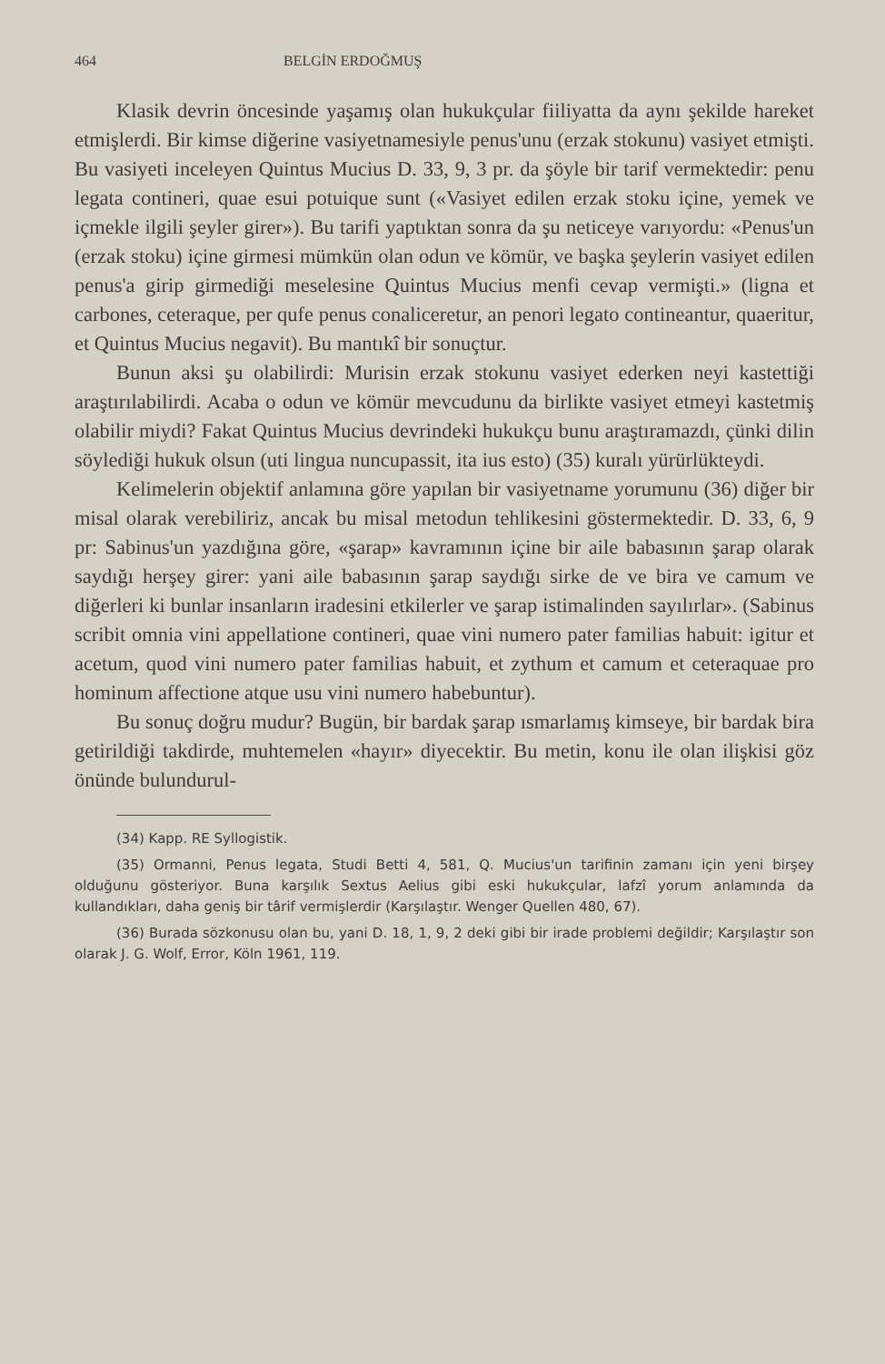464 BELGİN ERDOĞMUŞ
Klasik devrin öncesinde yaşamış olan hukukçular fiiliyatta da aynı şekilde hareket etmişlerdi. Bir kimse diğerine vasiyetnamesiyle penus'unu (erzak stokunu) vasiyet etmişti. Bu vasiyeti inceleyen Quintus Mucius D. 33, 9, 3 pr. da şöyle bir tarif vermektedir: penu legata contineri, quae esui potuique sunt («Vasiyet edilen erzak stoku içine, yemek ve içmekle ilgili şeyler girer»). Bu tarifi yaptıktan sonra da şu neticeye varıyordu: «Penus'un (erzak stoku) içine girmesi mümkün olan odun ve kömür, ve başka şeylerin vasiyet edilen penus'a girip girmediği meselesine Quintus Mucius menfi cevap vermişti.» (ligna et carbones, ceteraque, per qufe penus conaliceretur, an penori legato contineantur, quaeritur, et Quintus Mucius negavit). Bu mantıkî bir sonuçtur.
Bunun aksi şu olabilirdi: Murisin erzak stokunu vasiyet ederken neyi kastettiği araştırılabilirdi. Acaba o odun ve kömür mevcudunu da birlikte vasiyet etmeyi kastetmiş olabilir miydi? Fakat Quintus Mucius devrindeki hukukçu bunu araştıramazdı, çünki dilin söylediği hukuk olsun (uti lingua nuncupassit, ita ius esto) (35) kuralı yürürlükteydi.
Kelimelerin objektif anlamına göre yapılan bir vasiyetname yorumunu (36) diğer bir misal olarak verebiliriz, ancak bu misal metodun tehlikesini göstermektedir. D. 33, 6, 9 pr: Sabinus'un yazdığına göre, «şarap» kavramının içine bir aile babasının şarap olarak saydığı herşey girer: yani aile babasının şarap saydığı sirke de ve bira ve camum ve diğerleri ki bunlar insanların iradesini etkilerler ve şarap istimalinden sayılırlar». (Sabinus scribit omnia vini appellatione contineri, quae vini numero pater familias habuit: igitur et acetum, quod vini numero pater familias habuit, et zythum et camum et ceteraquae pro hominum affectione atque usu vini numero habebuntur).
Bu sonuç doğru mudur? Bugün, bir bardak şarap ısmarlamış kimseye, bir bardak bira getirildiği takdirde, muhtemelen «hayır» diyecektir. Bu metin, konu ile olan ilişkisi göz önünde bulundurul-
(34) Kapp. RE Syllogistik.
(35) Ormanni, Penus legata, Studi Betti 4, 581, Q. Mucius'un tarifinin zamanı için yeni birşey olduğunu gösteriyor. Buna karşılık Sextus Aelius gibi eski hukukçular, lafzî yorum anlamında da kullandıkları, daha geniş bir târif vermişlerdir (Karşılaştır. Wenger Quellen 480, 67).
(36) Burada sözkonusu olan bu, yani D. 18, 1, 9, 2 deki gibi bir irade problemi değildir; Karşılaştır son olarak J. G. Wolf, Error, Köln 1961, 119.